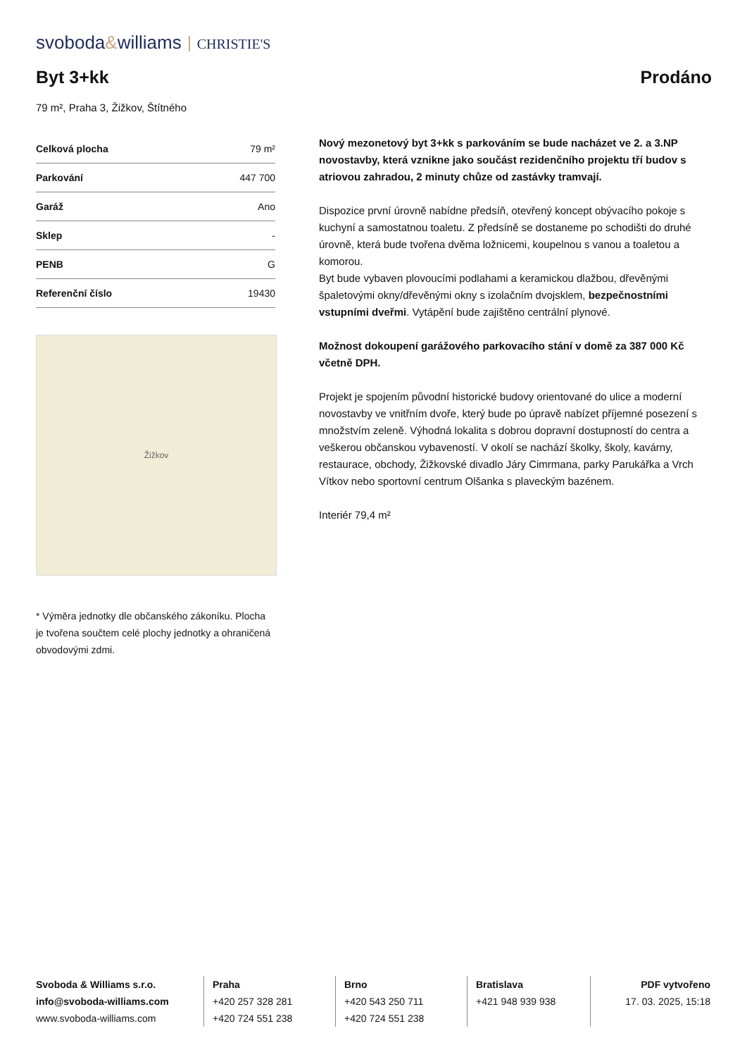svoboda&williams CHRISTIE'S
Byt 3+kk
Prodáno
79 m², Praha 3, Žižkov, Štítného
| Celková plocha | 79 m² |
| Parkování | 447 700 |
| Garáž | Ano |
| Sklep | - |
| PENB | G |
| Referenční číslo | 19430 |
Žižkov
* Výměra jednotky dle občanského zákoníku. Plocha je tvořena součtem celé plochy jednotky a ohraničená obvodovými zdmi.
Nový mezonetový byt 3+kk s parkováním se bude nacházet ve 2. a 3.NP novostavby, která vznikne jako součást rezidenčního projektu tří budov s atriovou zahradou, 2 minuty chůze od zastávky tramvají.
Dispozice první úrovně nabídne předsíň, otevřený koncept obývacího pokoje s kuchyní a samostatnou toaletu. Z předsíně se dostaneme po schodišti do druhé úrovně, která bude tvořena dvěma ložnicemi, koupelnou s vanou a toaletou a komorou.
Byt bude vybaven plovoucími podlahami a keramickou dlažbou, dřevěnými špaletovými okny/dřevěnými okny s izolačním dvojsklem, bezpečnostními vstupními dveřmi. Vytápění bude zajištěno centrální plynové.
Možnost dokoupení garážového parkovacího stání v domě za 387 000 Kč včetně DPH.
Projekt je spojením původní historické budovy orientované do ulice a moderní novostavby ve vnitřním dvoře, který bude po úpravě nabízet příjemné posezení s množstvím zeleně. Výhodná lokalita s dobrou dopravní dostupností do centra a veškerou občanskou vybaveností. V okolí se nachází školky, školy, kavárny, restaurace, obchody, Žižkovské divadlo Járy Cimrmana, parky Parukářka a Vrch Vítkov nebo sportovní centrum Olšanka s plaveckým bazénem.
Interiér 79,4 m²
Svoboda & Williams s.r.o.
info@svoboda-williams.com
www.svoboda-williams.com
Praha
+420 257 328 281
+420 724 551 238
Brno
+420 543 250 711
+420 724 551 238
Bratislava
+421 948 939 938
PDF vytvořeno
17. 03. 2025, 15:18